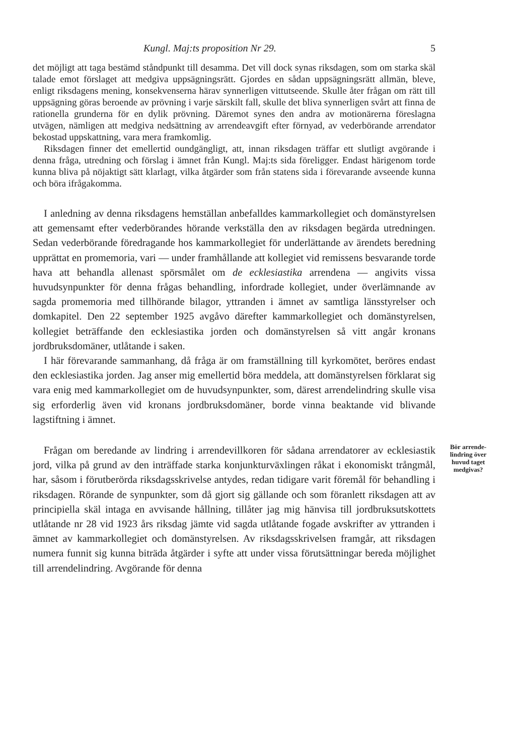Kungl. Maj:ts proposition Nr 29. 5
det möjligt att taga bestämd ståndpunkt till desamma. Det vill dock synas riksdagen, som om starka skäl talade emot förslaget att medgiva uppsägningsrätt. Gjordes en sådan uppsägningsrätt allmän, bleve, enligt riksdagens mening, konsekvenserna härav synnerligen vittutseende. Skulle åter frågan om rätt till uppsägning göras beroende av prövning i varje särskilt fall, skulle det bliva synnerligen svårt att finna de rationella grunderna för en dylik prövning. Däremot synes den andra av motionärerna föreslagna utvägen, nämligen att medgiva nedsättning av arrendeavgift efter förnyad, av vederbörande arrendator bekostad uppskattning, vara mera framkomlig.
Riksdagen finner det emellertid oundgängligt, att, innan riksdagen träffar ett slutligt avgörande i denna fråga, utredning och förslag i ämnet från Kungl. Maj:ts sida föreligger. Endast härigenom torde kunna bliva på nöjaktigt sätt klarlagt, vilka åtgärder som från statens sida i förevarande avseende kunna och böra ifrågakomma.
I anledning av denna riksdagens hemställan anbefalldes kammarkollegiet och domänstyrelsen att gemensamt efter vederbörandes hörande verkställa den av riksdagen begärda utredningen. Sedan vederbörande föredragande hos kammarkollegiet för underlättande av ärendets beredning upprättat en promemoria, vari — under framhållande att kollegiet vid remissens besvarande torde hava att behandla allenast spörsmålet om de ecklesiastika arrendena — angivits vissa huvudsynpunkter för denna frågas behandling, infordrade kollegiet, under överlämnande av sagda promemoria med tillhörande bilagor, yttranden i ämnet av samtliga länsstyrelser och domkapitel. Den 22 september 1925 avgåvo därefter kammarkollegiet och domänstyrelsen, kollegiet beträffande den ecklesiastika jorden och domänstyrelsen så vitt angår kronans jordbruksdomäner, utlåtande i saken.
I här förevarande sammanhang, då fråga är om framställning till kyrkomötet, beröres endast den ecklesiastika jorden. Jag anser mig emellertid böra meddela, att domänstyrelsen förklarat sig vara enig med kammarkollegiet om de huvudsynpunkter, som, därest arrendelindring skulle visa sig erforderlig även vid kronans jordbruksdomäner, borde vinna beaktande vid blivande lagstiftning i ämnet.
Frågan om beredande av lindring i arrendevillkoren för sådana arrendatorer av ecklesiastik jord, vilka på grund av den inträffade starka konjunkturväxlingen råkat i ekonomiskt trångmål, har, såsom i förutberörda riksdagsskrivelse antydes, redan tidigare varit föremål för behandling i riksdagen. Rörande de synpunkter, som då gjort sig gällande och som föranlett riksdagen att av principiella skäl intaga en avvisande hållning, tillåter jag mig hänvisa till jordbruksutskottets utlåtande nr 28 vid 1923 års riksdag jämte vid sagda utlåtande fogade avskrifter av yttranden i ämnet av kammarkollegiet och domänstyrelsen. Av riksdagsskrivelsen framgår, att riksdagen numera funnit sig kunna biträda åtgärder i syfte att under vissa förutsättningar bereda möjlighet till arrendelindring. Avgörande för denna
Bör arrende-lindring över huvud taget medgivas?